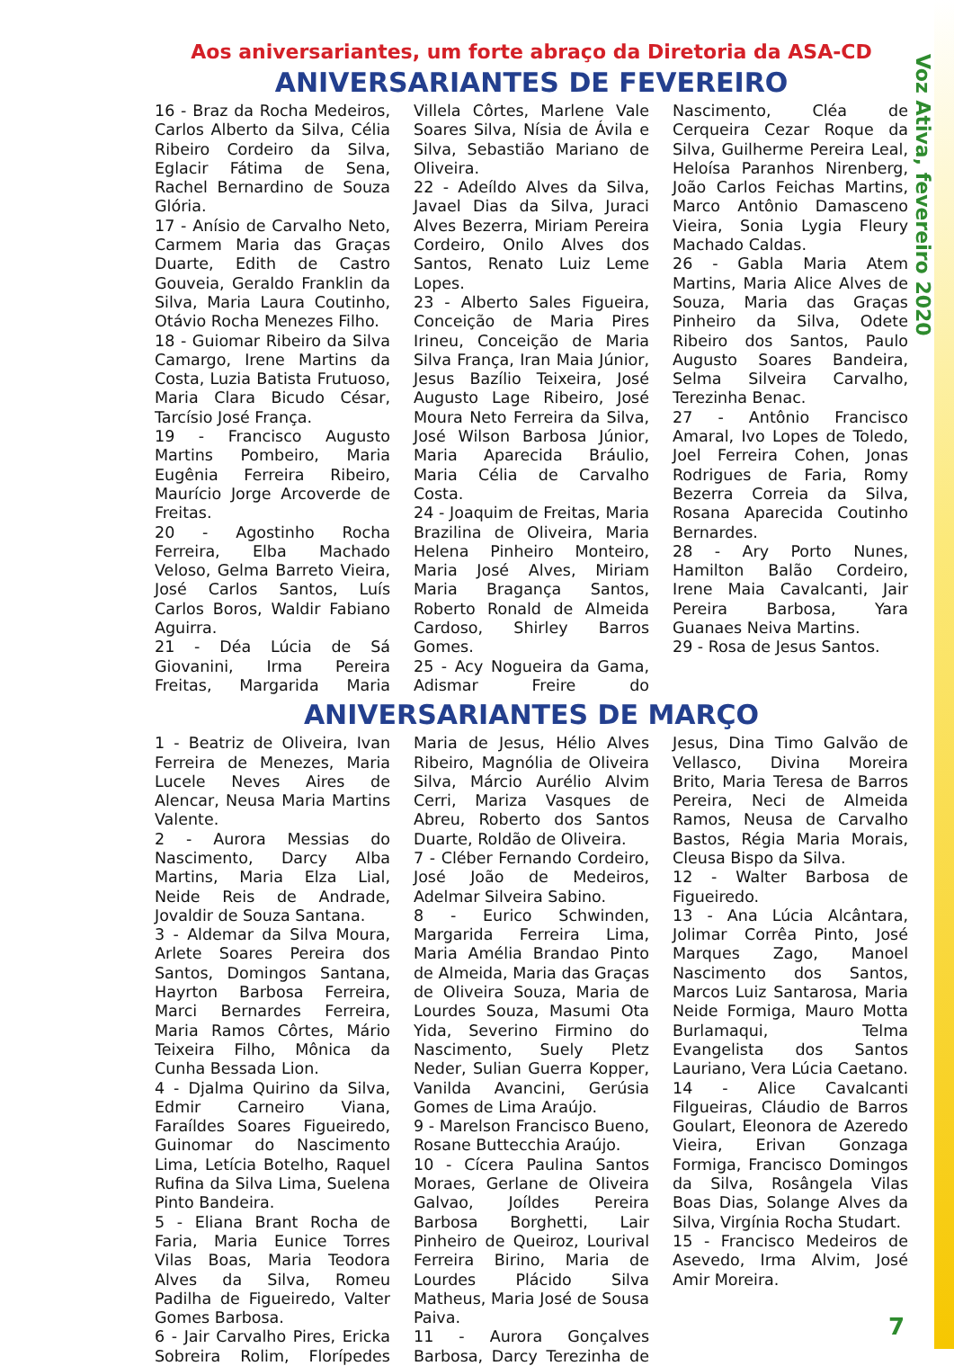Voz Ativa, fevereiro 2020
Aos aniversariantes, um forte abraço da Diretoria da ASA-CD
ANIVERSARIANTES DE FEVEREIRO
16 - Braz da Rocha Medeiros, Carlos Alberto da Silva, Célia Ribeiro Cordeiro da Silva, Eglacir Fátima de Sena, Rachel Bernardino de Souza Glória.
17 - Anísio de Carvalho Neto, Carmem Maria das Graças Duarte, Edith de Castro Gouveia, Geraldo Franklin da Silva, Maria Laura Coutinho, Otávio Rocha Menezes Filho.
18 - Guiomar Ribeiro da Silva Camargo, Irene Martins da Costa, Luzia Batista Frutuoso, Maria Clara Bicudo César, Tarcísio José França.
19 - Francisco Augusto Martins Pombeiro, Maria Eugênia Ferreira Ribeiro, Maurício Jorge Arcoverde de Freitas.
20 - Agostinho Rocha Ferreira, Elba Machado Veloso, Gelma Barreto Vieira, José Carlos Santos, Luís Carlos Boros, Waldir Fabiano Aguirra.
21 - Déa Lúcia de Sá Giovanini, Irma Pereira Freitas, Margarida Maria Villela Côrtes, Marlene Vale Soares Silva, Nísia de Ávila e Silva, Sebastião Mariano de Oliveira.
22 - Adeíldo Alves da Silva, Javael Dias da Silva, Juraci Alves Bezerra, Miriam Pereira Cordeiro, Onilo Alves dos Santos, Renato Luiz Leme Lopes.
23 - Alberto Sales Figueira, Conceição de Maria Pires Irineu, Conceição de Maria Silva França, Iran Maia Júnior, Jesus Bazílio Teixeira, José Augusto Lage Ribeiro, José Moura Neto Ferreira da Silva, José Wilson Barbosa Júnior, Maria Aparecida Bráulio, Maria Célia de Carvalho Costa.
24 - Joaquim de Freitas, Maria Brazilina de Oliveira, Maria Helena Pinheiro Monteiro, Maria José Alves, Miriam Maria Bragança Santos, Roberto Ronald de Almeida Cardoso, Shirley Barros Gomes.
25 - Acy Nogueira da Gama, Adismar Freire do Nascimento, Cléa de Cerqueira Cezar Roque da Silva, Guilherme Pereira Leal, Heloísa Paranhos Nirenberg, João Carlos Feichas Martins, Marco Antônio Damasceno Vieira, Sonia Lygia Fleury Machado Caldas.
26 - Gabla Maria Atem Martins, Maria Alice Alves de Souza, Maria das Graças Pinheiro da Silva, Odete Ribeiro dos Santos, Paulo Augusto Soares Bandeira, Selma Silveira Carvalho, Terezinha Benac.
27 - Antônio Francisco Amaral, Ivo Lopes de Toledo, Joel Ferreira Cohen, Jonas Rodrigues de Faria, Romy Bezerra Correia da Silva, Rosana Aparecida Coutinho Bernardes.
28 - Ary Porto Nunes, Hamilton Balão Cordeiro, Irene Maia Cavalcanti, Jair Pereira Barbosa, Yara Guanaes Neiva Martins.
29 - Rosa de Jesus Santos.
ANIVERSARIANTES DE MARÇO
1 - Beatriz de Oliveira, Ivan Ferreira de Menezes, Maria Lucele Neves Aires de Alencar, Neusa Maria Martins Valente.
2 - Aurora Messias do Nascimento, Darcy Alba Martins, Maria Elza Lial, Neide Reis de Andrade, Jovaldir de Souza Santana.
3 - Aldemar da Silva Moura, Arlete Soares Pereira dos Santos, Domingos Santana, Hayrton Barbosa Ferreira, Marci Bernardes Ferreira, Maria Ramos Côrtes, Mário Teixeira Filho, Mônica da Cunha Bessada Lion.
4 - Djalma Quirino da Silva, Edmir Carneiro Viana, Faraíldes Soares Figueiredo, Guinomar do Nascimento Lima, Letícia Botelho, Raquel Rufina da Silva Lima, Suelena Pinto Bandeira.
5 - Eliana Brant Rocha de Faria, Maria Eunice Torres Vilas Boas, Maria Teodora Alves da Silva, Romeu Padilha de Figueiredo, Valter Gomes Barbosa.
6 - Jair Carvalho Pires, Ericka Sobreira Rolim, Florípedes Maria de Jesus, Hélio Alves Ribeiro, Magnólia de Oliveira Silva, Márcio Aurélio Alvim Cerri, Mariza Vasques de Abreu, Roberto dos Santos Duarte, Roldão de Oliveira.
7 - Cléber Fernando Cordeiro, José João de Medeiros, Adelmar Silveira Sabino.
8 - Eurico Schwinden, Margarida Ferreira Lima, Maria Amélia Brandao Pinto de Almeida, Maria das Graças de Oliveira Souza, Maria de Lourdes Souza, Masumi Ota Yida, Severino Firmino do Nascimento, Suely Pletz Neder, Sulian Guerra Kopper, Vanilda Avancini, Gerúsia Gomes de Lima Araújo.
9 - Marelson Francisco Bueno, Rosane Buttecchia Araújo.
10 - Cícera Paulina Santos Moraes, Gerlane de Oliveira Galvao, Joíldes Pereira Barbosa Borghetti, Lair Pinheiro de Queiroz, Lourival Ferreira Birino, Maria de Lourdes Plácido Silva Matheus, Maria José de Sousa Paiva.
11 - Aurora Gonçalves Barbosa, Darcy Terezinha de Jesus, Dina Timo Galvão de Vellasco, Divina Moreira Brito, Maria Teresa de Barros Pereira, Neci de Almeida Ramos, Neusa de Carvalho Bastos, Régia Maria Morais, Cleusa Bispo da Silva.
12 - Walter Barbosa de Figueiredo.
13 - Ana Lúcia Alcântara, Jolimar Corrêa Pinto, José Marques Zago, Manoel Nascimento dos Santos, Marcos Luiz Santarosa, Maria Neide Formiga, Mauro Motta Burlamaqui, Telma Evangelista dos Santos Lauriano, Vera Lúcia Caetano.
14 - Alice Cavalcanti Filgueiras, Cláudio de Barros Goulart, Eleonora de Azeredo Vieira, Erivan Gonzaga Formiga, Francisco Domingos da Silva, Rosângela Vilas Boas Dias, Solange Alves da Silva, Virgínia Rocha Studart.
15 - Francisco Medeiros de Asevedo, Irma Alvim, José Amir Moreira.
7